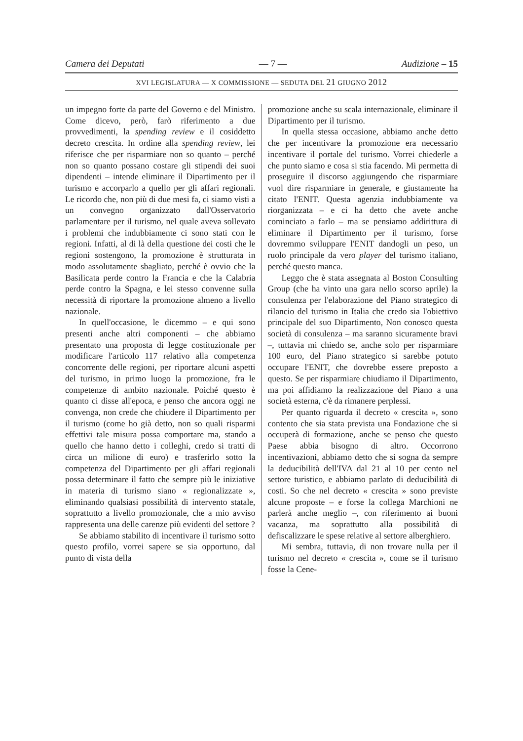Camera dei Deputati — 7 — Audizione – 15
XVI LEGISLATURA — X COMMISSIONE — SEDUTA DEL 21 GIUGNO 2012
un impegno forte da parte del Governo e del Ministro. Come dicevo, però, farò riferimento a due provvedimenti, la spending review e il cosiddetto decreto crescita. In ordine alla spending review, lei riferisce che per risparmiare non so quanto – perché non so quanto possano costare gli stipendi dei suoi dipendenti – intende eliminare il Dipartimento per il turismo e accorparlo a quello per gli affari regionali. Le ricordo che, non più di due mesi fa, ci siamo visti a un convegno organizzato dall'Osservatorio parlamentare per il turismo, nel quale aveva sollevato i problemi che indubbiamente ci sono stati con le regioni. Infatti, al di là della questione dei costi che le regioni sostengono, la promozione è strutturata in modo assolutamente sbagliato, perché è ovvio che la Basilicata perde contro la Francia e che la Calabria perde contro la Spagna, e lei stesso convenne sulla necessità di riportare la promozione almeno a livello nazionale.
In quell'occasione, le dicemmo – e qui sono presenti anche altri componenti – che abbiamo presentato una proposta di legge costituzionale per modificare l'articolo 117 relativo alla competenza concorrente delle regioni, per riportare alcuni aspetti del turismo, in primo luogo la promozione, fra le competenze di ambito nazionale. Poiché questo è quanto ci disse all'epoca, e penso che ancora oggi ne convenga, non crede che chiudere il Dipartimento per il turismo (come ho già detto, non so quali risparmi effettivi tale misura possa comportare ma, stando a quello che hanno detto i colleghi, credo si tratti di circa un milione di euro) e trasferirlo sotto la competenza del Dipartimento per gli affari regionali possa determinare il fatto che sempre più le iniziative in materia di turismo siano « regionalizzate », eliminando qualsiasi possibilità di intervento statale, soprattutto a livello promozionale, che a mio avviso rappresenta una delle carenze più evidenti del settore ?
Se abbiamo stabilito di incentivare il turismo sotto questo profilo, vorrei sapere se sia opportuno, dal punto di vista della
promozione anche su scala internazionale, eliminare il Dipartimento per il turismo.
In quella stessa occasione, abbiamo anche detto che per incentivare la promozione era necessario incentivare il portale del turismo. Vorrei chiederle a che punto siamo e cosa si stia facendo. Mi permetta di proseguire il discorso aggiungendo che risparmiare vuol dire risparmiare in generale, e giustamente ha citato l'ENIT. Questa agenzia indubbiamente va riorganizzata – e ci ha detto che avete anche cominciato a farlo – ma se pensiamo addirittura di eliminare il Dipartimento per il turismo, forse dovremmo sviluppare l'ENIT dandogli un peso, un ruolo principale da vero player del turismo italiano, perché questo manca.
Leggo che è stata assegnata al Boston Consulting Group (che ha vinto una gara nello scorso aprile) la consulenza per l'elaborazione del Piano strategico di rilancio del turismo in Italia che credo sia l'obiettivo principale del suo Dipartimento, Non conosco questa società di consulenza – ma saranno sicuramente bravi –, tuttavia mi chiedo se, anche solo per risparmiare 100 euro, del Piano strategico si sarebbe potuto occupare l'ENIT, che dovrebbe essere preposto a questo. Se per risparmiare chiudiamo il Dipartimento, ma poi affidiamo la realizzazione del Piano a una società esterna, c'è da rimanere perplessi.
Per quanto riguarda il decreto « crescita », sono contento che sia stata prevista una Fondazione che si occuperà di formazione, anche se penso che questo Paese abbia bisogno di altro. Occorrono incentivazioni, abbiamo detto che si sogna da sempre la deducibilità dell'IVA dal 21 al 10 per cento nel settore turistico, e abbiamo parlato di deducibilità di costi. So che nel decreto « crescita » sono previste alcune proposte – e forse la collega Marchioni ne parlerà anche meglio –, con riferimento ai buoni vacanza, ma soprattutto alla possibilità di defiscalizzare le spese relative al settore alberghiero.
Mi sembra, tuttavia, di non trovare nulla per il turismo nel decreto « crescita », come se il turismo fosse la Cene-